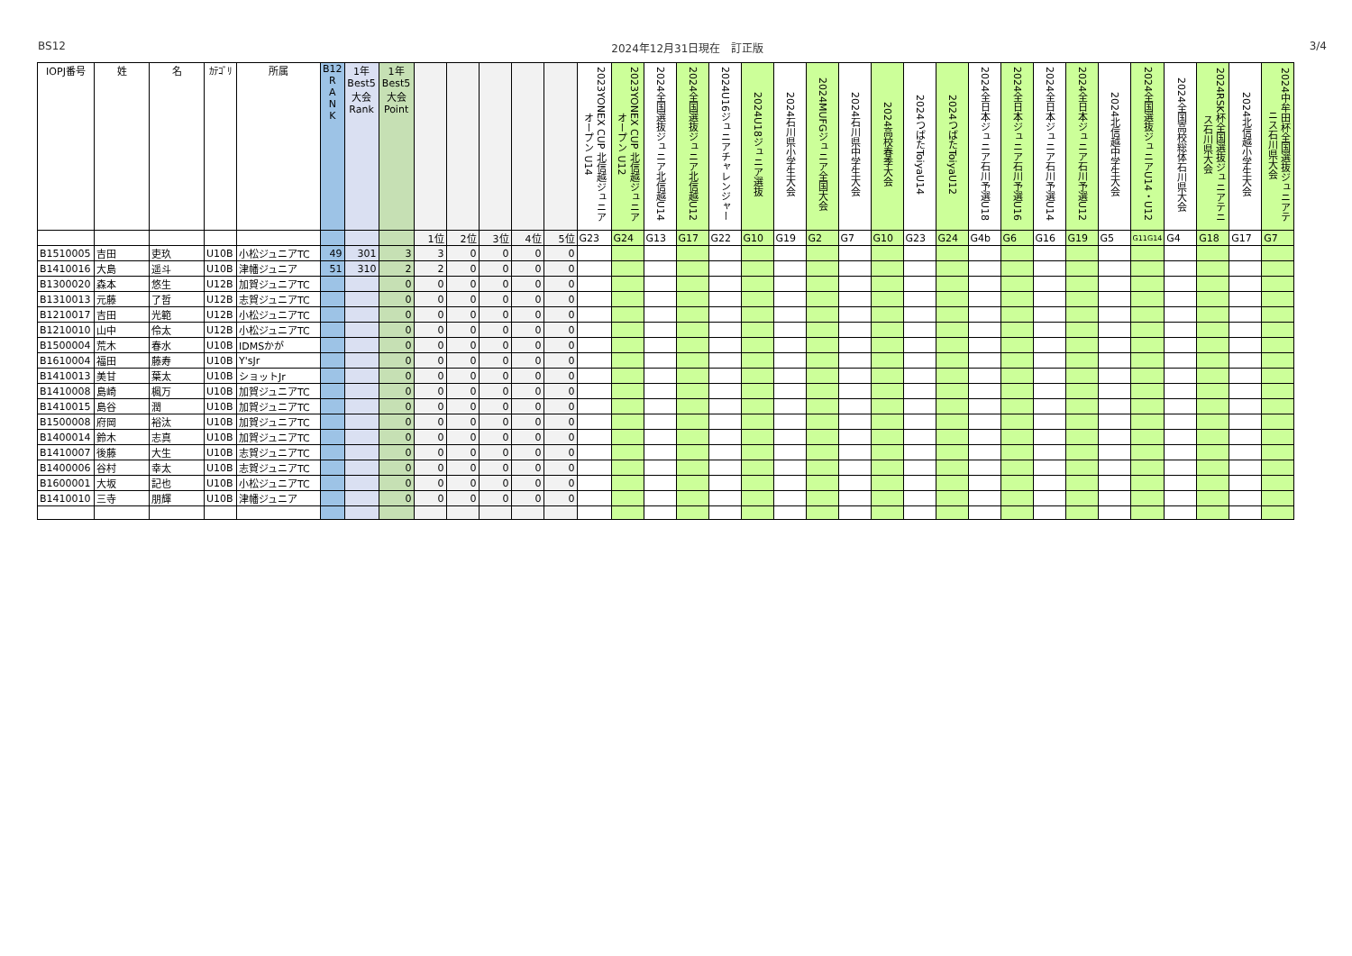BS12 2024年12月31日現在　訂正版 3/4
| IOPJ番号 | 姓 | 名 | ｶﾃｺﾞﾘ | 所属 | B12 R A N K | 1年 Best5 大会 Rank | 1年 Best5 大会 Point | | | | | | 2023YONEX CUP 北信越ジュニアオープン U14 | 2023YONEX CUP 北信越ジュニアオープン U12 | 2024全国選抜ジュニア北信越U14 | 2024全国選抜ジュニア北信越U12 | 2024U16ジュニアチャレンジャー | 2024U18ジュニア選抜 | 2024石川県小学生大会 | 2024MUFGジュニア全国大会 | 2024石川県中学生大会 | 2024高校春季大会 | 2024つばたToiyaU14 | 2024つばたToiyaU12 | 2024全日本ジュニア石川予選U18 | 2024全日本ジュニア石川予選U16 | 2024全日本ジュニア石川予選U14 | 2024全日本ジュニア石川予選U12 | 2024北信越中学生大会 | 2024全国選抜ジュニアU14・U12 | 2024全国高校総体石川県大会 | 2024RSK杯全国選抜ジュニアテニス石川県大会 | 2024北信越小学生大会 | 2024中牟田杯全国選抜ジュニアテニス石川県大会 |
| --- | --- | --- | --- | --- | --- | --- | --- | --- | --- | --- | --- | --- | --- | --- | --- | --- | --- | --- | --- | --- | --- | --- | --- | --- | --- | --- | --- | --- | --- | --- | --- | --- | --- | --- |
| | | | | | | | | 1位 | 2位 | 3位 | 4位 | 5位 | G23 | G24 | G13 | G17 | G22 | G10 | G19 | G2 | G7 | G10 | G23 | G24 | G4b | G6 | G16 | G19 | G5 | G11G14 | G4 | G18 | G17 | G7 |
| B1510005 | 吉田 | 吏玖 | U10B | 小松ジュニアTC | 49 | 301 | 3 | 3 | 0 | 0 | 0 | 0 | | | | | | | | | | | | | | | | | | | | | | |
| B1410016 | 大島 | 遥斗 | U10B | 津幡ジュニア | 51 | 310 | 2 | 2 | 0 | 0 | 0 | 0 | | | | | | | | | | | | | | | | | | | | | | |
| B1300020 | 森本 | 悠生 | U12B | 加賀ジュニアTC | | | 0 | 0 | 0 | 0 | 0 | 0 | | | | | | | | | | | | | | | | | | | | | | |
| B1310013 | 元藤 | 了哲 | U12B | 志賀ジュニアTC | | | 0 | 0 | 0 | 0 | 0 | 0 | | | | | | | | | | | | | | | | | | | | | | |
| B1210017 | 吉田 | 光範 | U12B | 小松ジュニアTC | | | 0 | 0 | 0 | 0 | 0 | 0 | | | | | | | | | | | | | | | | | | | | | | |
| B1210010 | 山中 | 伶太 | U12B | 小松ジュニアTC | | | 0 | 0 | 0 | 0 | 0 | 0 | | | | | | | | | | | | | | | | | | | | | | |
| B1500004 | 荒木 | 春水 | U10B | IDMSかが | | | 0 | 0 | 0 | 0 | 0 | 0 | | | | | | | | | | | | | | | | | | | | | | |
| B1610004 | 福田 | 藤寿 | U10B | Y'sJr | | | 0 | 0 | 0 | 0 | 0 | 0 | | | | | | | | | | | | | | | | | | | | | | |
| B1410013 | 美甘 | 葉太 | U10B | ショットJr | | | 0 | 0 | 0 | 0 | 0 | 0 | | | | | | | | | | | | | | | | | | | | | | |
| B1410008 | 島崎 | 楓万 | U10B | 加賀ジュニアTC | | | 0 | 0 | 0 | 0 | 0 | 0 | | | | | | | | | | | | | | | | | | | | | | |
| B1410015 | 島谷 | 潤 | U10B | 加賀ジュニアTC | | | 0 | 0 | 0 | 0 | 0 | 0 | | | | | | | | | | | | | | | | | | | | | | |
| B1500008 | 府岡 | 裕汰 | U10B | 加賀ジュニアTC | | | 0 | 0 | 0 | 0 | 0 | 0 | | | | | | | | | | | | | | | | | | | | | | |
| B1400014 | 鈴木 | 志真 | U10B | 加賀ジュニアTC | | | 0 | 0 | 0 | 0 | 0 | 0 | | | | | | | | | | | | | | | | | | | | | | |
| B1410007 | 後藤 | 大生 | U10B | 志賀ジュニアTC | | | 0 | 0 | 0 | 0 | 0 | 0 | | | | | | | | | | | | | | | | | | | | | | |
| B1400006 | 谷村 | 幸太 | U10B | 志賀ジュニアTC | | | 0 | 0 | 0 | 0 | 0 | 0 | | | | | | | | | | | | | | | | | | | | | | |
| B1600001 | 大坂 | 記也 | U10B | 小松ジュニアTC | | | 0 | 0 | 0 | 0 | 0 | 0 | | | | | | | | | | | | | | | | | | | | | | |
| B1410010 | 三寺 | 朋輝 | U10B | 津幡ジュニア | | | 0 | 0 | 0 | 0 | 0 | 0 | | | | | | | | | | | | | | | | | | | | | | |